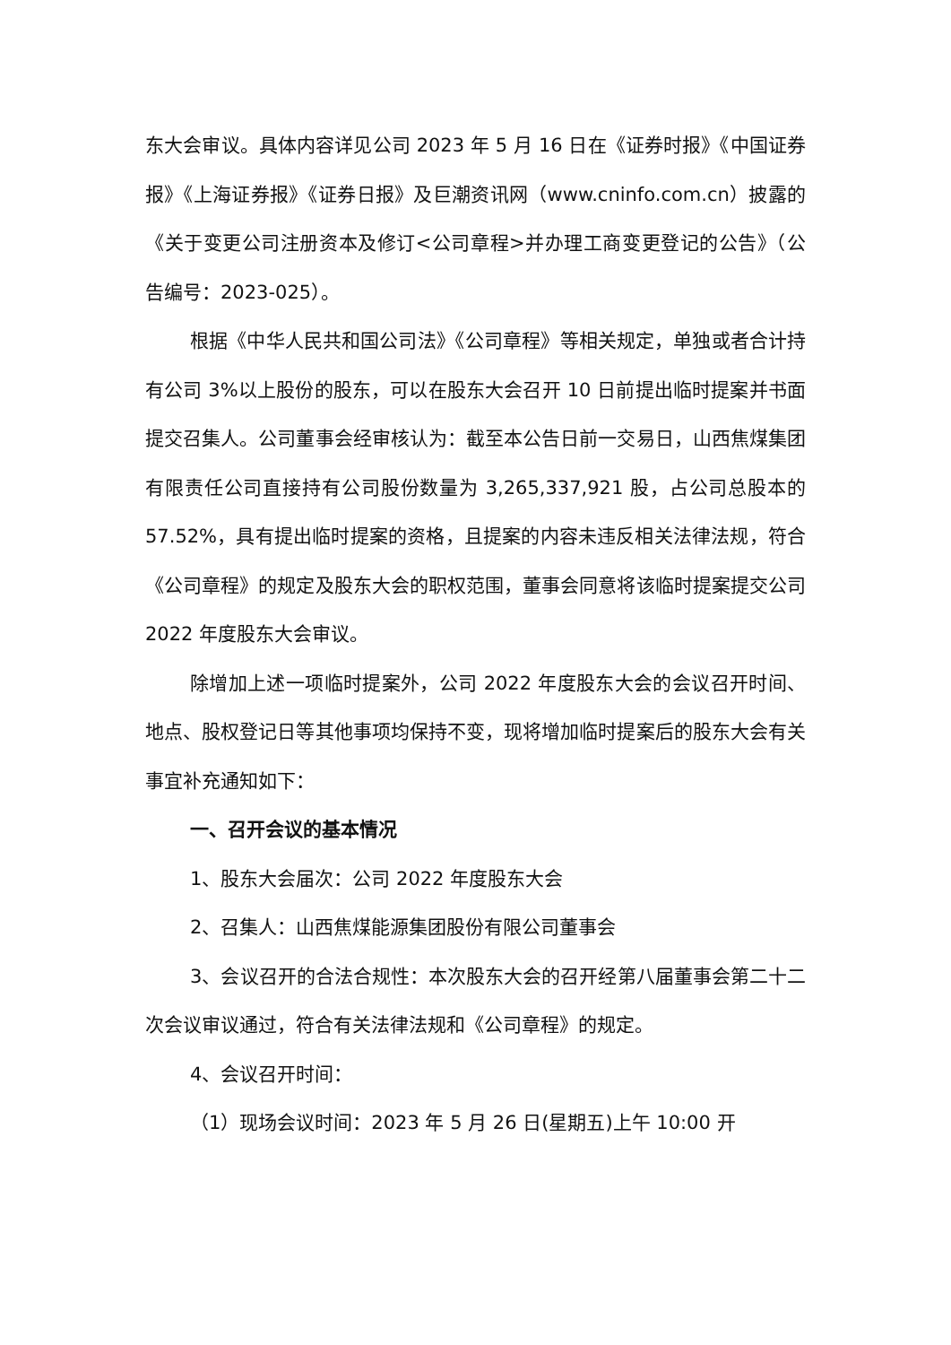东大会审议。具体内容详见公司 2023 年 5 月 16 日在《证券时报》《中国证券报》《上海证券报》《证券日报》及巨潮资讯网（www.cninfo.com.cn）披露的《关于变更公司注册资本及修订<公司章程>并办理工商变更登记的公告》（公告编号：2023-025）。
根据《中华人民共和国公司法》《公司章程》等相关规定，单独或者合计持有公司 3%以上股份的股东，可以在股东大会召开 10 日前提出临时提案并书面提交召集人。公司董事会经审核认为：截至本公告日前一交易日，山西焦煤集团有限责任公司直接持有公司股份数量为 3,265,337,921 股，占公司总股本的 57.52%，具有提出临时提案的资格，且提案的内容未违反相关法律法规，符合《公司章程》的规定及股东大会的职权范围，董事会同意将该临时提案提交公司 2022 年度股东大会审议。
除增加上述一项临时提案外，公司 2022 年度股东大会的会议召开时间、地点、股权登记日等其他事项均保持不变，现将增加临时提案后的股东大会有关事宜补充通知如下：
一、召开会议的基本情况
1、股东大会届次：公司 2022 年度股东大会
2、召集人：山西焦煤能源集团股份有限公司董事会
3、会议召开的合法合规性：本次股东大会的召开经第八届董事会第二十二次会议审议通过，符合有关法律法规和《公司章程》的规定。
4、会议召开时间：
（1）现场会议时间：2023 年 5 月 26 日(星期五)上午 10:00 开